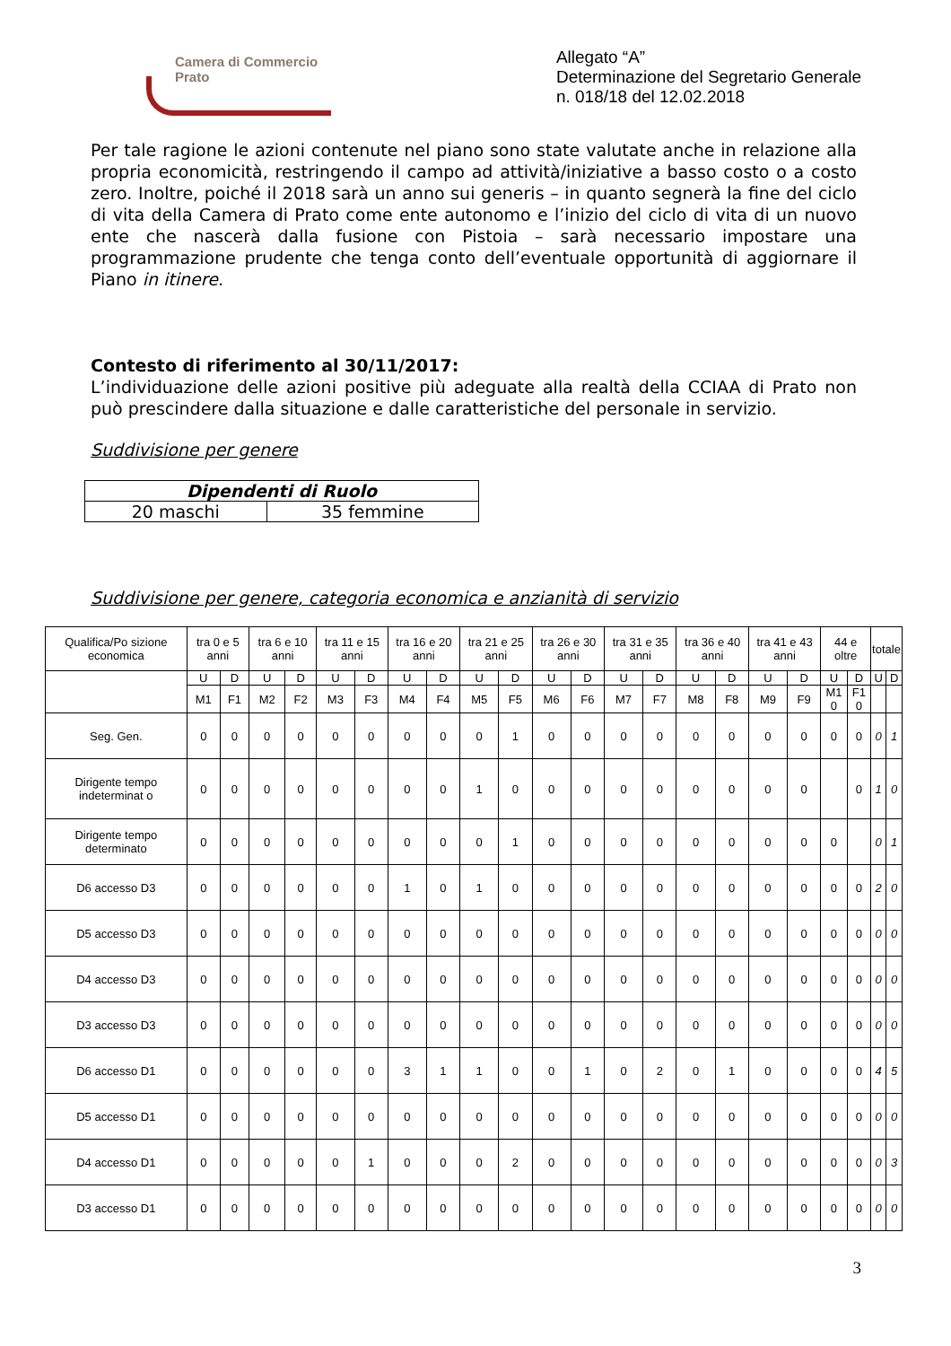Camera di Commercio
Prato
Allegato “A”
Determinazione del Segretario Generale
n. 018/18 del 12.02.2018
Per tale ragione le azioni contenute nel piano sono state valutate anche in relazione alla propria economicità, restringendo il campo ad attività/iniziative a basso costo o a costo zero. Inoltre, poiché il 2018 sarà un anno sui generis – in quanto segnerà la fine del ciclo di vita della Camera di Prato come ente autonomo e l’inizio del ciclo di vita di un nuovo ente che nascerà dalla fusione con Pistoia – sarà necessario impostare una programmazione prudente che tenga conto dell’eventuale opportunità di aggiornare il Piano in itinere.
Contesto di riferimento al 30/11/2017:
L’individuazione delle azioni positive più adeguate alla realtà della CCIAA di Prato non può prescindere dalla situazione e dalle caratteristiche del personale in servizio.
Suddivisione per genere
| Dipendenti di Ruolo | |
| 20 maschi | 35 femmine |
Suddivisione per genere, categoria economica e anzianità di servizio
| Qualifica/Po sizione economica | tra 0 e 5 anni | | tra 6 e 10 anni | | tra 11 e 15 anni | | tra 16 e 20 anni | | tra 21 e 25 anni | | tra 26 e 30 anni | | tra 31 e 35 anni | | tra 36 e 40 anni | | tra 41 e 43 anni | | 44 e oltre | | totale | |
| --- | --- | --- | --- | --- | --- | --- | --- | --- | --- | --- | --- | --- | --- | --- | --- | --- | --- | --- | --- | --- | --- | --- |
| | U | D | U | D | U | D | U | D | U | D | U | D | U | D | U | D | U | D | U | D | U | D |
| | M1 | F1 | M2 | F2 | M3 | F3 | M4 | F4 | M5 | F5 | M6 | F6 | M7 | F7 | M8 | F8 | M9 | F9 | M1 0 | F1 0 | | |
| Seg. Gen. | 0 | 0 | 0 | 0 | 0 | 0 | 0 | 0 | 0 | 1 | 0 | 0 | 0 | 0 | 0 | 0 | 0 | 0 | 0 | 0 | 0 | 1 |
| Dirigente tempo indeterminat o | 0 | 0 | 0 | 0 | 0 | 0 | 0 | 0 | 1 | 0 | 0 | 0 | 0 | 0 | 0 | 0 | 0 | 0 | | 0 | 1 | 0 |
| Dirigente tempo determinato | 0 | 0 | 0 | 0 | 0 | 0 | 0 | 0 | 0 | 1 | 0 | 0 | 0 | 0 | 0 | 0 | 0 | 0 | 0 | | 0 | 1 |
| D6 accesso D3 | 0 | 0 | 0 | 0 | 0 | 0 | 1 | 0 | 1 | 0 | 0 | 0 | 0 | 0 | 0 | 0 | 0 | 0 | 0 | 0 | 2 | 0 |
| D5 accesso D3 | 0 | 0 | 0 | 0 | 0 | 0 | 0 | 0 | 0 | 0 | 0 | 0 | 0 | 0 | 0 | 0 | 0 | 0 | 0 | 0 | 0 | 0 |
| D4 accesso D3 | 0 | 0 | 0 | 0 | 0 | 0 | 0 | 0 | 0 | 0 | 0 | 0 | 0 | 0 | 0 | 0 | 0 | 0 | 0 | 0 | 0 | 0 |
| D3 accesso D3 | 0 | 0 | 0 | 0 | 0 | 0 | 0 | 0 | 0 | 0 | 0 | 0 | 0 | 0 | 0 | 0 | 0 | 0 | 0 | 0 | 0 | 0 |
| D6 accesso D1 | 0 | 0 | 0 | 0 | 0 | 0 | 3 | 1 | 1 | 0 | 0 | 1 | 0 | 2 | 0 | 1 | 0 | 0 | 0 | 0 | 4 | 5 |
| D5 accesso D1 | 0 | 0 | 0 | 0 | 0 | 0 | 0 | 0 | 0 | 0 | 0 | 0 | 0 | 0 | 0 | 0 | 0 | 0 | 0 | 0 | 0 | 0 |
| D4 accesso D1 | 0 | 0 | 0 | 0 | 0 | 1 | 0 | 0 | 0 | 2 | 0 | 0 | 0 | 0 | 0 | 0 | 0 | 0 | 0 | 0 | 0 | 3 |
| D3 accesso D1 | 0 | 0 | 0 | 0 | 0 | 0 | 0 | 0 | 0 | 0 | 0 | 0 | 0 | 0 | 0 | 0 | 0 | 0 | 0 | 0 | 0 | 0 |
3